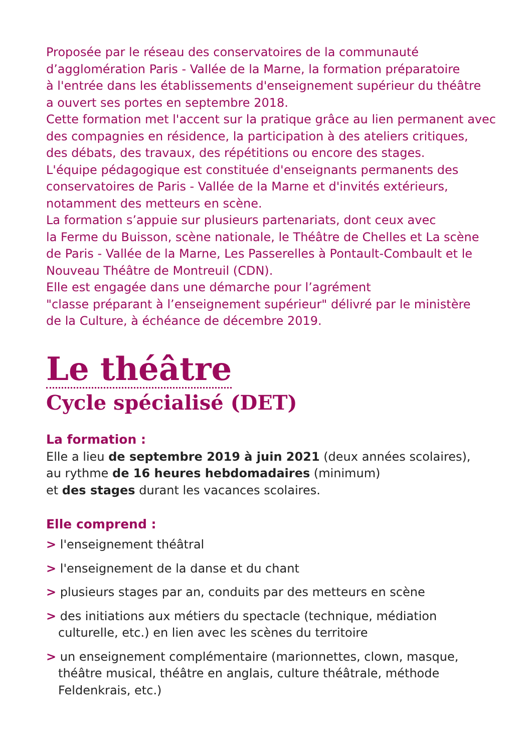Proposée par le réseau des conservatoires de la communauté
d’agglomération Paris - Vallée de la Marne, la formation préparatoire
à l'entrée dans les établissements d'enseignement supérieur du théâtre
a ouvert ses portes en septembre 2018.
Cette formation met l'accent sur la pratique grâce au lien permanent avec
des compagnies en résidence, la participation à des ateliers critiques,
des débats, des travaux, des répétitions ou encore des stages.
L'équipe pédagogique est constituée d'enseignants permanents des
conservatoires de Paris - Vallée de la Marne et d'invités extérieurs,
notamment des metteurs en scène.
La formation s’appuie sur plusieurs partenariats, dont ceux avec
la Ferme du Buisson, scène nationale, le Théâtre de Chelles et La scène
de Paris - Vallée de la Marne, Les Passerelles à Pontault-Combault et le
Nouveau Théâtre de Montreuil (CDN).
Elle est engagée dans une démarche pour l’agrément
"classe préparant à l’enseignement supérieur" délivré par le ministère
de la Culture, à échéance de décembre 2019.
Le théâtre
Cycle spécialisé (DET)
La formation :
Elle a lieu de septembre 2019 à juin 2021 (deux années scolaires),
au rythme de 16 heures hebdomadaires (minimum)
et des stages durant les vacances scolaires.
Elle comprend :
> l'enseignement théâtral
> l'enseignement de la danse et du chant
> plusieurs stages par an, conduits par des metteurs en scène
> des initiations aux métiers du spectacle (technique, médiation culturelle, etc.) en lien avec les scènes du territoire
> un enseignement complémentaire (marionnettes, clown, masque, théâtre musical, théâtre en anglais, culture théâtrale, méthode Feldenkrais, etc.)